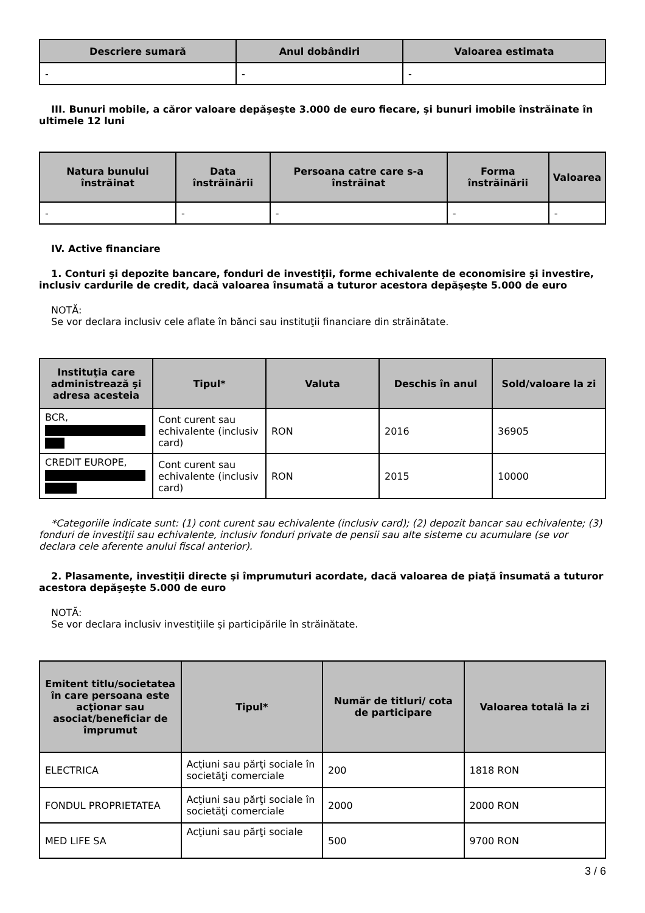| Descriere sumară | Anul dobândiri | Valoarea estimata |
| --- | --- | --- |
| - | - | - |
III. Bunuri mobile, a căror valoare depăşeşte 3.000 de euro fiecare, şi bunuri imobile înstrăinate în ultimele 12 luni
| Natura bunului înstrăinat | Data înstrăinării | Persoana catre care s-a înstrăinat | Forma înstrăinării | Valoarea |
| --- | --- | --- | --- | --- |
| - | - | - | - | - |
IV. Active financiare
1. Conturi şi depozite bancare, fonduri de investiţii, forme echivalente de economisire şi investire, inclusiv cardurile de credit, dacă valoarea însumată a tuturor acestora depăşeşte 5.000 de euro
NOTĂ:
Se vor declara inclusiv cele aflate în bănci sau instituţii financiare din străinătate.
| Instituţia care administrează şi adresa acesteia | Tipul* | Valuta | Deschis în anul | Sold/valoare la zi |
| --- | --- | --- | --- | --- |
| BCR, | Cont curent sau echivalente (inclusiv card) | RON | 2016 | 36905 |
| CREDIT EUROPE, | Cont curent sau echivalente (inclusiv card) | RON | 2015 | 10000 |
*Categoriile indicate sunt: (1) cont curent sau echivalente (inclusiv card); (2) depozit bancar sau echivalente; (3) fonduri de investiţii sau echivalente, inclusiv fonduri private de pensii sau alte sisteme cu acumulare (se vor declara cele aferente anului fiscal anterior).
2. Plasamente, investiţii directe şi împrumuturi acordate, dacă valoarea de piaţă însumată a tuturor acestora depăşeşte 5.000 de euro
NOTĂ:
Se vor declara inclusiv investiţiile şi participările în străinătate.
| Emitent titlu/societatea în care persoana este acţionar sau asociat/beneficiar de împrumut | Tipul* | Număr de titluri/ cota de participare | Valoarea totală la zi |
| --- | --- | --- | --- |
| ELECTRICA | Acţiuni sau părţi sociale în societăţi comerciale | 200 | 1818 RON |
| FONDUL PROPRIETATEA | Acţiuni sau părţi sociale în societăţi comerciale | 2000 | 2000 RON |
| MED LIFE SA | Acţiuni sau părţi sociale | 500 | 9700 RON |
3 / 6